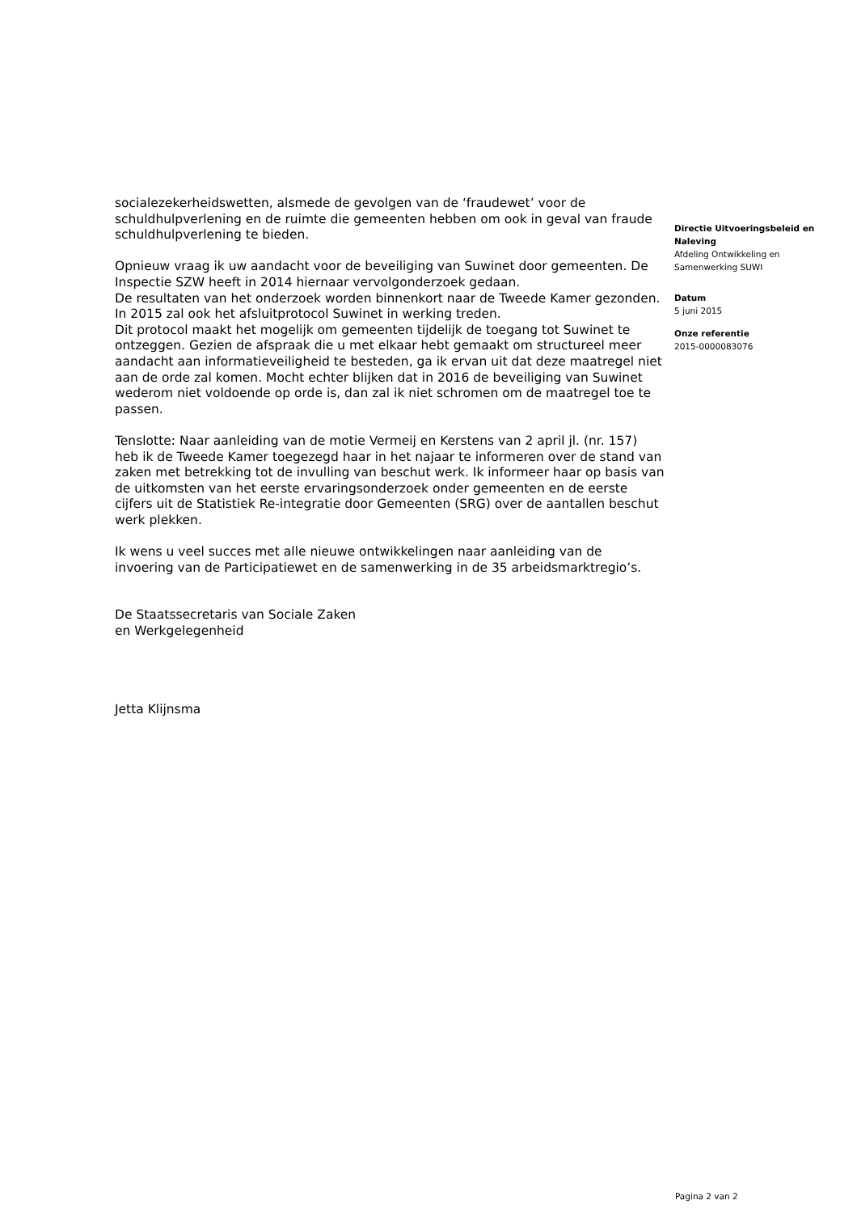socialezekerheidswetten, alsmede de gevolgen van de ‘fraudewet’ voor de schuldhulpverlening en de ruimte die gemeenten hebben om ook in geval van fraude schuldhulpverlening te bieden.
Opnieuw vraag ik uw aandacht voor de beveiliging van Suwinet door gemeenten. De Inspectie SZW heeft in 2014 hiernaar vervolgonderzoek gedaan.
De resultaten van het onderzoek worden binnenkort naar de Tweede Kamer gezonden. In 2015 zal ook het afsluitprotocol Suwinet in werking treden.
Dit protocol maakt het mogelijk om gemeenten tijdelijk de toegang tot Suwinet te ontzeggen. Gezien de afspraak die u met elkaar hebt gemaakt om structureel meer aandacht aan informatieveiligheid te besteden, ga ik ervan uit dat deze maatregel niet aan de orde zal komen. Mocht echter blijken dat in 2016 de beveiliging van Suwinet wederom niet voldoende op orde is, dan zal ik niet schromen om de maatregel toe te passen.
Tenslotte: Naar aanleiding van de motie Vermeij en Kerstens van 2 april jl. (nr. 157) heb ik de Tweede Kamer toegezegd haar in het najaar te informeren over de stand van zaken met betrekking tot de invulling van beschut werk. Ik informeer haar op basis van de uitkomsten van het eerste ervaringsonderzoek onder gemeenten en de eerste cijfers uit de Statistiek Re-integratie door Gemeenten (SRG) over de aantallen beschut werk plekken.
Ik wens u veel succes met alle nieuwe ontwikkelingen naar aanleiding van de invoering van de Participatiewet en de samenwerking in de 35 arbeidsmarktregio’s.
De Staatssecretaris van Sociale Zaken
en Werkgelegenheid
Jetta Klijnsma
Directie Uitvoeringsbeleid en Naleving
Afdeling Ontwikkeling en Samenwerking SUWI
Datum
5 juni 2015
Onze referentie
2015-0000083076
Pagina 2 van 2